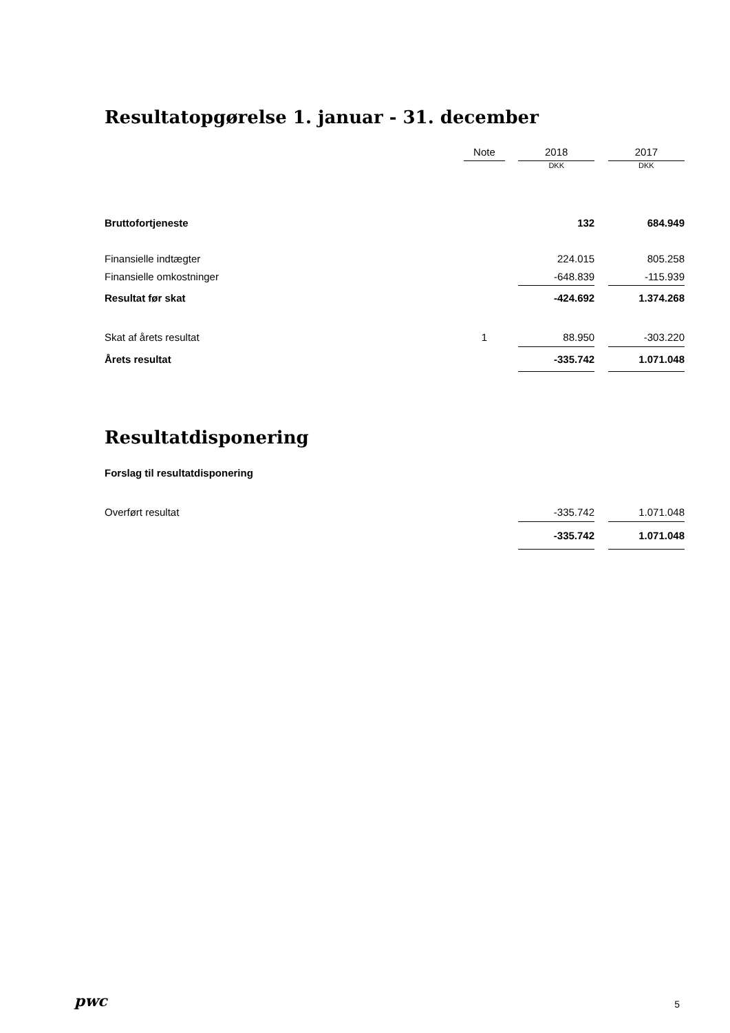Resultatopgørelse 1. januar - 31. december
| | Note | | 2018 | | 2017 |
| | | | DKK | | DKK |
| Bruttofortjeneste | | | 132 | | 684.949 |
| Finansielle indtægter | | | 224.015 | | 805.258 |
| Finansielle omkostninger | | | -648.839 | | -115.939 |
| Resultat før skat | | | -424.692 | | 1.374.268 |
| Skat af årets resultat | 1 | | 88.950 | | -303.220 |
| Årets resultat | | | -335.742 | | 1.071.048 |
Resultatdisponering
Forslag til resultatdisponering
| Overført resultat | | | -335.742 | | 1.071.048 |
| | | | -335.742 | | 1.071.048 |
pwc 5